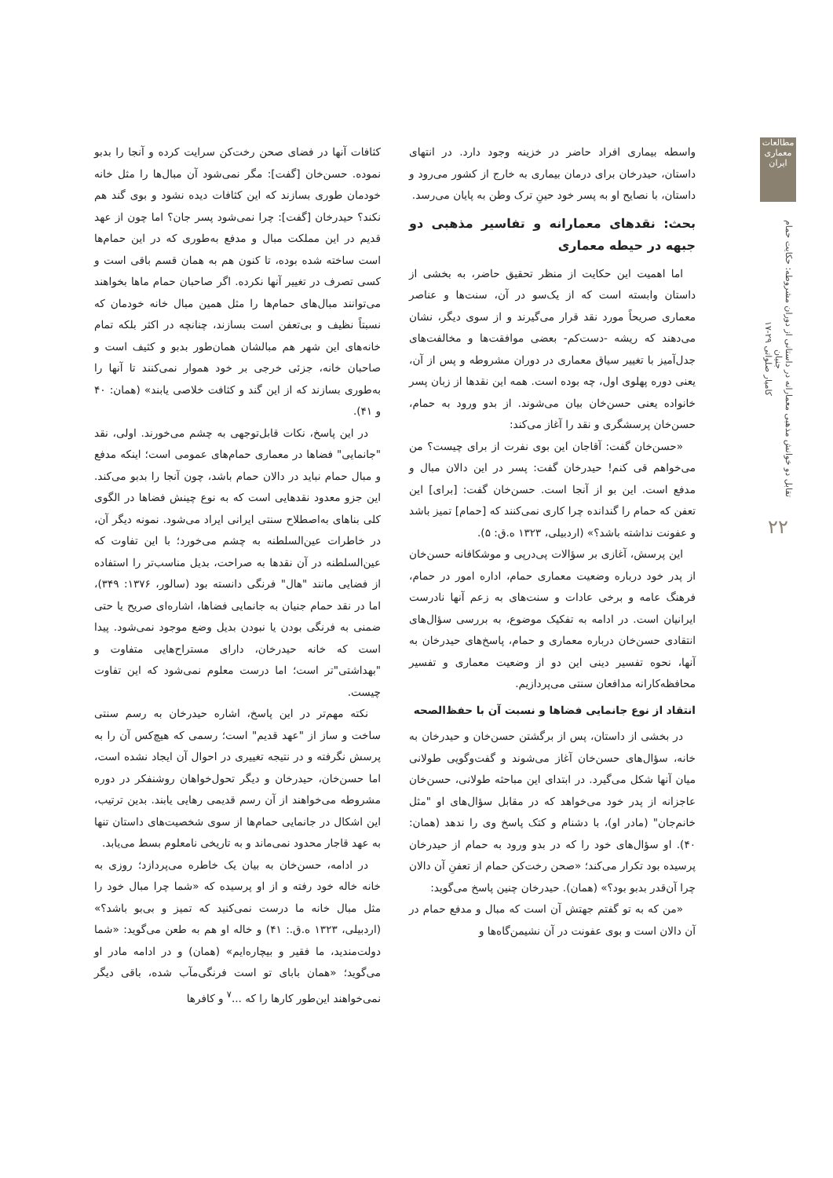مطالعات معماری ایران
تقابل دو خوانش مذهبی معمارانه در داستانی از دوران مشروطه: حکایت حمام جنیان
کامیار صلواتی ۲۹-۱۷
۲۲
واسطه بیماری افراد حاضر در خزینه وجود دارد. در انتهای داستان، حیدرخان برای درمان بیماری به خارج از کشور می‌رود و داستان، با نصایح او به پسر خود حینِ ترک وطن به پایان می‌رسد.
بحث: نقدهای معمارانه و تفاسیر مذهبی دو جبهه در حیطه معماری
اما اهمیت این حکایت از منظر تحقیق حاضر، به بخشی از داستان وابسته است که از یک‌سو در آن، سنت‌ها و عناصر معماری صریحاً مورد نقد قرار می‌گیرند و از سوی دیگر، نشان می‌دهند که ریشه -دست‌کم- بعضی موافقت‌ها و مخالفت‌های جدل‌آمیز با تغییر سیاق معماری در دوران مشروطه و پس از آن، یعنی دوره پهلوی اول، چه بوده است. همه این نقدها از زبان پسر خانواده یعنی حسن‌خان بیان می‌شوند. از بدو ورود به حمام، حسن‌خان پرسشگری و نقد را آغاز می‌کند:
«حسن‌خان گفت: آقاجان این بوی نفرت از برای چیست؟ من می‌خواهم قی کنم! حیدرخان گفت: پسر در این دالان مبال و مدفع است. این بو از آنجا است. حسن‌خان گفت: [برای] این تعفن که حمام را گندانده چرا کاری نمی‌کنند که [حمام] تمیز باشد و عفونت نداشته باشد؟» (اردبیلی، ۱۳۲۳ ه.ق: ۵).
این پرسش، آغازی بر سؤالات پی‌درپی و موشکافانه حسن‌خان از پدر خود درباره وضعیت معماری حمام، اداره امور در حمام، فرهنگ عامه و برخی عادات و سنت‌های به زعم آنها نادرست ایرانیان است. در ادامه به تفکیک موضوع، به بررسی سؤال‌های انتقادی حسن‌خان درباره معماری و حمام، پاسخ‌های حیدرخان به آنها، نحوه تفسیر دینی این دو از وضعیت معماری و تفسیر محافظه‌کارانه مدافعان سنتی می‌پردازیم.
انتقاد از نوع جانمایی فضاها و نسبت آن با حفظ‌الصحه
در بخشی از داستان، پس از برگشتن حسن‌خان و حیدرخان به خانه، سؤال‌های حسن‌خان آغاز می‌شوند و گفت‌وگویی طولانی میان آنها شکل می‌گیرد. در ابتدای این مباحثه طولانی، حسن‌خان عاجزانه از پدر خود می‌خواهد که در مقابل سؤال‌های او "مثل خانم‌جان" (مادر او)، با دشنام و کتک پاسخ وی را ندهد (همان: ۴۰). او سؤال‌های خود را که در بدو ورود به حمام از حیدرخان پرسیده بود تکرار می‌کند؛ «صحن رخت‌کن حمام از تعفنِ آن دالان چرا آن‌قدر بدبو بود؟» (همان). حیدرخان چنین پاسخ می‌گوید:
«من که به تو گفتم جهتش آن است که مبال و مدفع حمام در آن دالان است و بوی عفونت در آن نشیمن‌گاه‌ها و
کثافات آنها در فضای صحن رخت‌کن سرایت کرده و آنجا را بدبو نموده. حسن‌خان [گفت]: مگر نمی‌شود آن مبال‌ها را مثل خانه خودمان طوری بسازند که این کثافات دیده نشود و بوی گند هم نکند؟ حیدرخان [گفت]: چرا نمی‌شود پسر جان؟ اما چون از عهد قدیم در این مملکت مبال و مدفع به‌طوری که در این حمام‌ها است ساخته شده بوده، تا کنون هم به همان قسم باقی است و کسی تصرف در تغییر آنها نکرده. اگر صاحبان حمام ماها بخواهند می‌توانند مبال‌های حمام‌ها را مثل همین مبال خانه خودمان که نسبتاً نظیف و بی‌تعفن است بسازند، چنانچه در اکثر بلکه تمام خانه‌های این شهر هم مبالشان همان‌طور بدبو و کثیف است و صاحبان خانه، جزئی خرجی بر خود هموار نمی‌کنند تا آنها را به‌طوری بسازند که از این گند و کثافت خلاصی یابند» (همان: ۴۰ و ۴۱).
در این پاسخ، نکات قابل‌توجهی به چشم می‌خورند. اولی، نقد "جانمایی" فضاها در معماری حمام‌های عمومی است؛ اینکه مدفع و مبال حمام نباید در دالان حمام باشد، چون آنجا را بدبو می‌کند. این جزو معدود نقدهایی است که به نوع چینش فضاها در الگوی کلی بناهای به‌اصطلاح سنتی ایرانی ایراد می‌شود. نمونه دیگر آن، در خاطرات عین‌السلطنه به چشم می‌خورد؛ با این تفاوت که عین‌السلطنه در آن نقدها به صراحت، بدیل مناسب‌تر را استفاده از فضایی مانند "هال" فرنگی دانسته بود (سالور، ۱۳۷۶: ۳۴۹)، اما در نقد حمام جنیان به جانمایی فضاها، اشاره‌ای صریح یا حتی ضمنی به فرنگی بودن یا نبودن بدیل وضع موجود نمی‌شود. پیدا است که خانه حیدرخان، دارای مستراح‌هایی متفاوت و "بهداشتی"تر است؛ اما درست معلوم نمی‌شود که این تفاوت چیست.
نکته مهم‌تر در این پاسخ، اشاره حیدرخان به رسم سنتی ساخت و ساز از "عهد قدیم" است؛ رسمی که هیچ‌کس آن را به پرسش نگرفته و در نتیجه تغییری در احوال آن ایجاد نشده است، اما حسن‌خان، حیدرخان و دیگر تحول‌خواهان روشنفکر در دوره مشروطه می‌خواهند از آن رسم قدیمی رهایی یابند. بدین ترتیب، این اشکال در جانمایی حمام‌ها از سوی شخصیت‌های داستان تنها به عهد قاجار محدود نمی‌ماند و به تاریخی نامعلوم بسط می‌یابد.
در ادامه، حسن‌خان به بیان یک خاطره می‌پردازد؛ روزی به خانه خاله خود رفته و از او پرسیده که «شما چرا مبال خود را مثل مبال خانه ما درست نمی‌کنید که تمیز و بی‌بو باشد؟» (اردبیلی، ۱۳۲۳ ه.ق.: ۴۱) و خاله او هم به طعن می‌گوید: «شما دولت‌مندید، ما فقیر و بیچاره‌ایم» (همان) و در ادامه مادر او می‌گوید؛ «همان بابای تو است فرنگی‌مآب شده، باقی دیگر نمی‌خواهند این‌طور کارها را که ...<sup>۷</sup> و کافرها